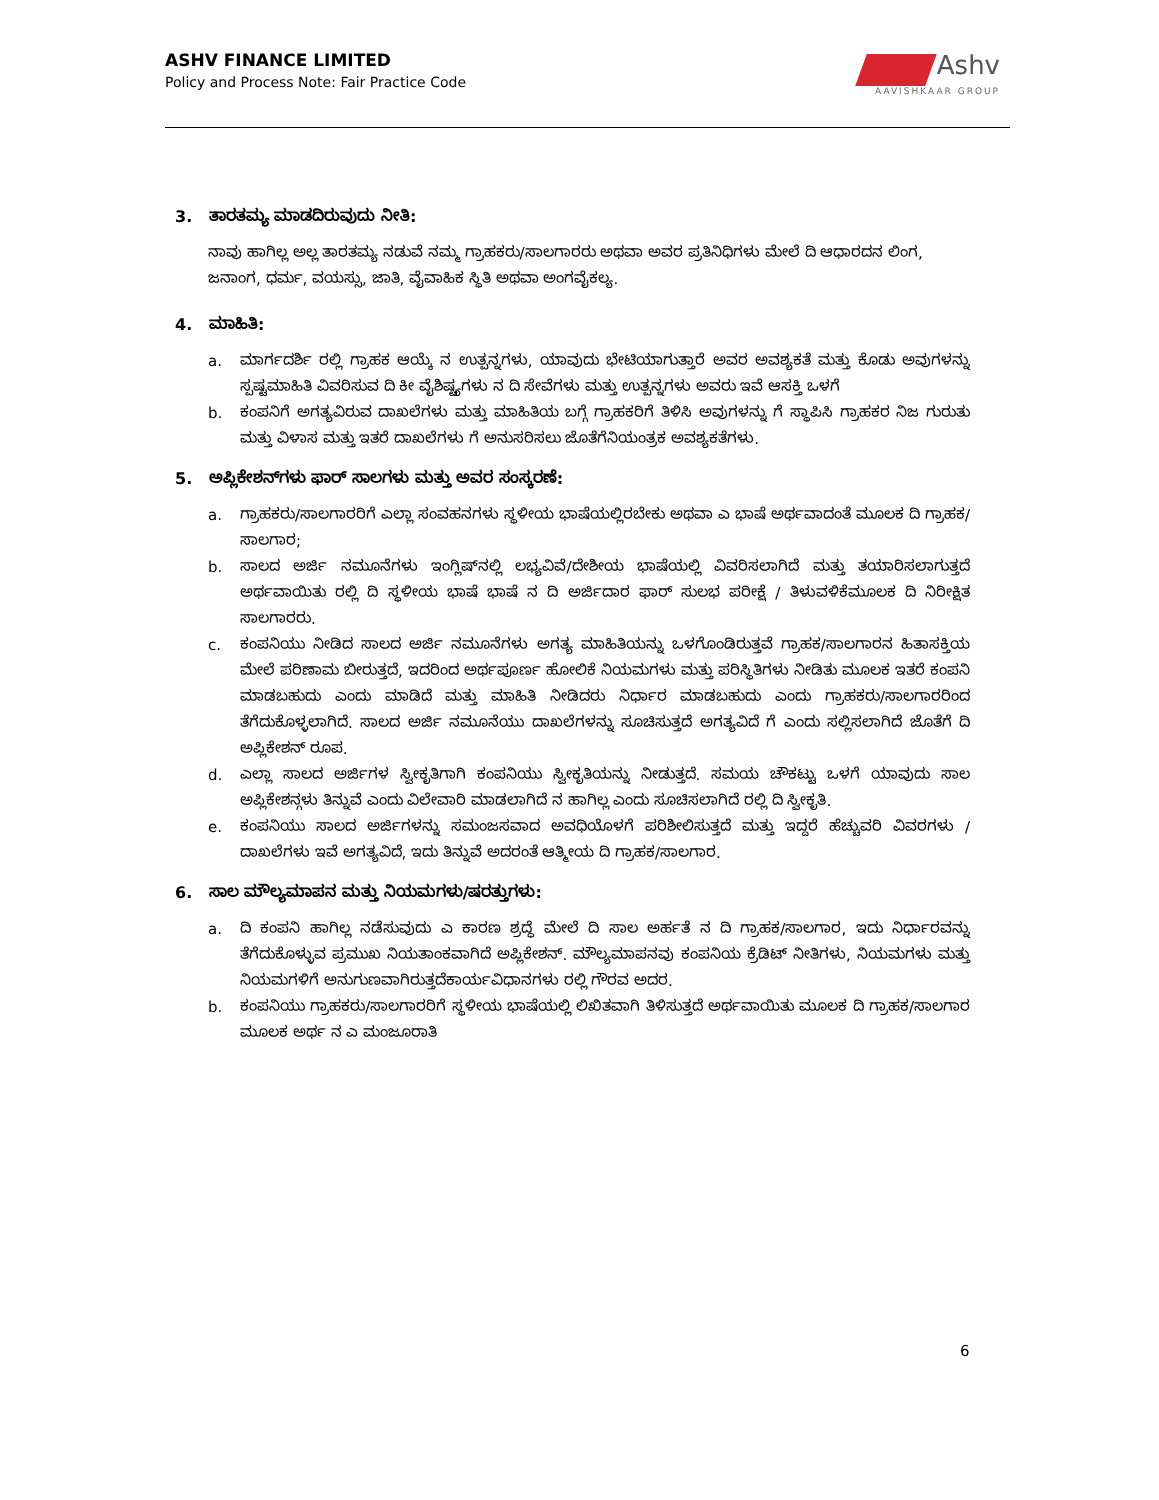ASHV FINANCE LIMITED
Policy and Process Note: Fair Practice Code
Ashv
AAVISHKAAR GROUP
3. ತಾರತಮ್ಯ ಮಾಡದಿರುವುದು ನೀತಿ:
ನಾವು ಹಾಗಿಲ್ಲ ಅಲ್ಲ ತಾರತಮ್ಯ ನಡುವೆ ನಮ್ಮ ಗ್ರಾಹಕರು/ಸಾಲಗಾರರು ಅಥವಾ ಅವರ ಪ್ರತಿನಿಧಿಗಳು ಮೇಲೆ ದಿ ಆಧಾರದನ ಲಿಂಗ, ಜನಾಂಗ, ಧರ್ಮ, ವಯಸ್ಸು, ಜಾತಿ, ವೈವಾಹಿಕ ಸ್ಥಿತಿ ಅಥವಾ ಅಂಗವೈಕಲ್ಯ.
4. ಮಾಹಿತಿ:
a. ಮಾರ್ಗದರ್ಶಿ ರಲ್ಲಿ ಗ್ರಾಹಕ ಆಯ್ಕೆ ನ ಉತ್ಪನ್ನಗಳು, ಯಾವುದು ಭೇಟಿಯಾಗುತ್ತಾರೆ ಅವರ ಅವಶ್ಯಕತೆ ಮತ್ತು ಕೊಡು ಅವುಗಳನ್ನು ಸ್ಪಷ್ಟಮಾಹಿತಿ ವಿವರಿಸುವ ದಿ ಕೀ ವೈಶಿಷ್ಟ್ಯಗಳು ನ ದಿ ಸೇವೆಗಳು ಮತ್ತು ಉತ್ಪನ್ನಗಳು ಅವರು ಇವೆ ಆಸಕ್ತಿ ಒಳಗೆ
b. ಕಂಪನಿಗೆ ಅಗತ್ಯವಿರುವ ದಾಖಲೆಗಳು ಮತ್ತು ಮಾಹಿತಿಯ ಬಗ್ಗೆ ಗ್ರಾಹಕರಿಗೆ ತಿಳಿಸಿ ಅವುಗಳನ್ನು ಗೆ ಸ್ಥಾಪಿಸಿ ಗ್ರಾಹಕರ ನಿಜ ಗುರುತು ಮತ್ತು ವಿಳಾಸ ಮತ್ತು ಇತರೆ ದಾಖಲೆಗಳು ಗೆ ಅನುಸರಿಸಲು ಜೊತೆಗೆನಿಯಂತ್ರಕ ಅವಶ್ಯಕತೆಗಳು.
5. ಅಪ್ಲಿಕೇಶನ್‌ಗಳು ಫಾರ್ ಸಾಲಗಳು ಮತ್ತು ಅವರ ಸಂಸ್ಕರಣೆ:
a. ಗ್ರಾಹಕರು/ಸಾಲಗಾರರಿಗೆ ಎಲ್ಲಾ ಸಂವಹನಗಳು ಸ್ಥಳೀಯ ಭಾಷೆಯಲ್ಲಿರಬೇಕು ಅಥವಾ ಎ ಭಾಷೆ ಅರ್ಥವಾದಂತೆ ಮೂಲಕ ದಿ ಗ್ರಾಹಕ/ಸಾಲಗಾರ;
b. ಸಾಲದ ಅರ್ಜಿ ನಮೂನೆಗಳು ಇಂಗ್ಲಿಷ್‌ನಲ್ಲಿ ಲಭ್ಯವಿವೆ/ದೇಶೀಯ ಭಾಷೆಯಲ್ಲಿ ವಿವರಿಸಲಾಗಿದೆ ಮತ್ತು ತಯಾರಿಸಲಾಗುತ್ತದೆ ಅರ್ಥವಾಯಿತು ರಲ್ಲಿ ದಿ ಸ್ಥಳೀಯ ಭಾಷೆ ಭಾಷೆ ನ ದಿ ಅರ್ಜಿದಾರ ಫಾರ್ ಸುಲಭ ಪರೀಕ್ಷೆ / ತಿಳುವಳಿಕೆಮೂಲಕ ದಿ ನಿರೀಕ್ಷಿತ ಸಾಲಗಾರರು.
c. ಕಂಪನಿಯು ನೀಡಿದ ಸಾಲದ ಅರ್ಜಿ ನಮೂನೆಗಳು ಅಗತ್ಯ ಮಾಹಿತಿಯನ್ನು ಒಳಗೊಂಡಿರುತ್ತವೆ ಗ್ರಾಹಕ/ಸಾಲಗಾರನ ಹಿತಾಸಕ್ತಿಯ ಮೇಲೆ ಪರಿಣಾಮ ಬೀರುತ್ತದೆ, ಇದರಿಂದ ಅರ್ಥಪೂರ್ಣ ಹೋಲಿಕೆ ನಿಯಮಗಳು ಮತ್ತು ಪರಿಸ್ಥಿತಿಗಳು ನೀಡಿತು ಮೂಲಕ ಇತರೆ ಕಂಪನಿ ಮಾಡಬಹುದು ಎಂದು ಮಾಡಿದೆ ಮತ್ತು ಮಾಹಿತಿ ನೀಡಿದರು ನಿರ್ಧಾರ ಮಾಡಬಹುದು ಎಂದು ಗ್ರಾಹಕರು/ಸಾಲಗಾರರಿಂದ ತೆಗೆದುಕೊಳ್ಳಲಾಗಿದೆ. ಸಾಲದ ಅರ್ಜಿ ನಮೂನೆಯು ದಾಖಲೆಗಳನ್ನು ಸೂಚಿಸುತ್ತದೆ ಅಗತ್ಯವಿದೆ ಗೆ ಎಂದು ಸಲ್ಲಿಸಲಾಗಿದೆ ಜೊತೆಗೆ ದಿ ಅಪ್ಲಿಕೇಶನ್ ರೂಪ.
d. ಎಲ್ಲಾ ಸಾಲದ ಅರ್ಜಿಗಳ ಸ್ವೀಕೃತಿಗಾಗಿ ಕಂಪನಿಯು ಸ್ವೀಕೃತಿಯನ್ನು ನೀಡುತ್ತದೆ. ಸಮಯ ಚೌಕಟ್ಟು ಒಳಗೆ ಯಾವುದು ಸಾಲ ಅಪ್ಲಿಕೇಶನ್ಗಳು ತಿನ್ನುವೆ ಎಂದು ವಿಲೇವಾರಿ ಮಾಡಲಾಗಿದೆ ನ ಹಾಗಿಲ್ಲ ಎಂದು ಸೂಚಿಸಲಾಗಿದೆ ರಲ್ಲಿ ದಿ ಸ್ವೀಕೃತಿ.
e. ಕಂಪನಿಯು ಸಾಲದ ಅರ್ಜಿಗಳನ್ನು ಸಮಂಜಸವಾದ ಅವಧಿಯೊಳಗೆ ಪರಿಶೀಲಿಸುತ್ತದೆ ಮತ್ತು ಇದ್ದರೆ ಹೆಚ್ಚುವರಿ ವಿವರಗಳು / ದಾಖಲೆಗಳು ಇವೆ ಅಗತ್ಯವಿದೆ, ಇದು ತಿನ್ನುವೆ ಅದರಂತೆ ಆತ್ಮೀಯ ದಿ ಗ್ರಾಹಕ/ಸಾಲಗಾರ.
6. ಸಾಲ ಮೌಲ್ಯಮಾಪನ ಮತ್ತು ನಿಯಮಗಳು/ಷರತ್ತುಗಳು:
a. ದಿ ಕಂಪನಿ ಹಾಗಿಲ್ಲ ನಡೆಸುವುದು ಎ ಕಾರಣ ಶ್ರದ್ಧೆ ಮೇಲೆ ದಿ ಸಾಲ ಅರ್ಹತೆ ನ ದಿ ಗ್ರಾಹಕ/ಸಾಲಗಾರ, ಇದು ನಿರ್ಧಾರವನ್ನು ತೆಗೆದುಕೊಳ್ಳುವ ಪ್ರಮುಖ ನಿಯತಾಂಕವಾಗಿದೆ ಅಪ್ಲಿಕೇಶನ್. ಮೌಲ್ಯಮಾಪನವು ಕಂಪನಿಯ ಕ್ರೆಡಿಟ್ ನೀತಿಗಳು, ನಿಯಮಗಳು ಮತ್ತು ನಿಯಮಗಳಿಗೆ ಅನುಗುಣವಾಗಿರುತ್ತದೆಕಾರ್ಯವಿಧಾನಗಳು ರಲ್ಲಿ ಗೌರವ ಅದರ.
b. ಕಂಪನಿಯು ಗ್ರಾಹಕರು/ಸಾಲಗಾರರಿಗೆ ಸ್ಥಳೀಯ ಭಾಷೆಯಲ್ಲಿ ಲಿಖಿತವಾಗಿ ತಿಳಿಸುತ್ತದೆ ಅರ್ಥವಾಯಿತು ಮೂಲಕ ದಿ ಗ್ರಾಹಕ/ಸಾಲಗಾರ ಮೂಲಕ ಅರ್ಥ ನ ಎ ಮಂಜೂರಾತಿ
6